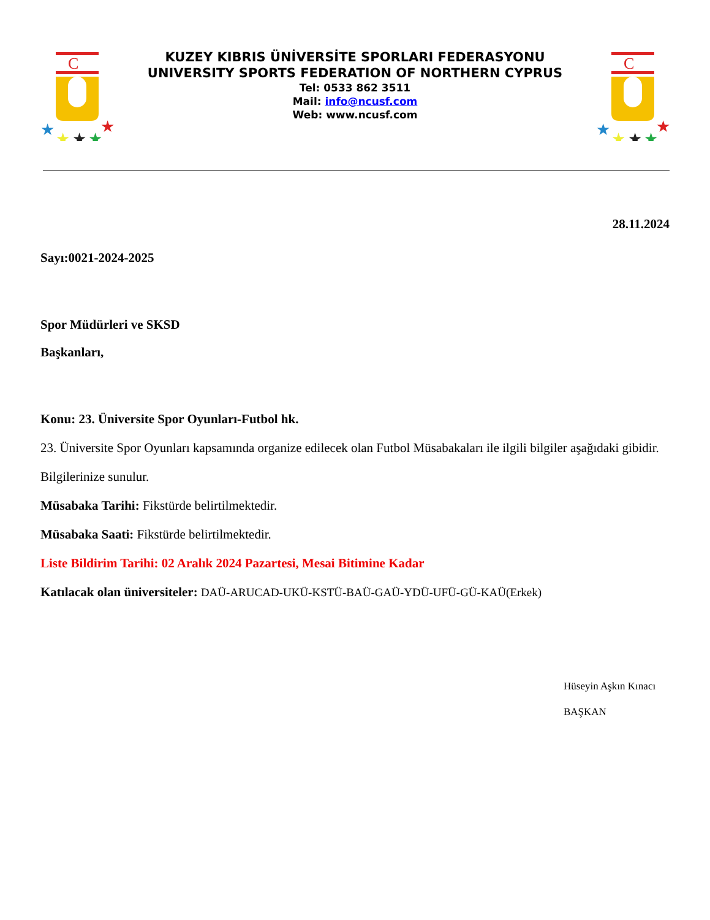C
★
★
★
★
★
KUZEY KIBRIS ÜNİVERSİTE SPORLARI FEDERASYONU
UNIVERSITY SPORTS FEDERATION OF NORTHERN CYPRUS
Tel: 0533 862 3511
Mail: info@ncusf.com
Web: www.ncusf.com
C
★
★
★
★
★
28.11.2024
Sayı:0021-2024-2025
Spor Müdürleri ve SKSD
Başkanları,
Konu: 23. Üniversite Spor Oyunları-Futbol hk.
23. Üniversite Spor Oyunları kapsamında organize edilecek olan Futbol Müsabakaları ile ilgili bilgiler aşağıdaki gibidir.
Bilgilerinize sunulur.
Müsabaka Tarihi: Fikstürde belirtilmektedir.
Müsabaka Saati: Fikstürde belirtilmektedir.
Liste Bildirim Tarihi: 02 Aralık 2024 Pazartesi, Mesai Bitimine Kadar
Katılacak olan üniversiteler: DAÜ-ARUCAD-UKÜ-KSTÜ-BAÜ-GAÜ-YDÜ-UFÜ-GÜ-KAÜ(Erkek)
Hüseyin Aşkın Kınacı
BAŞKAN